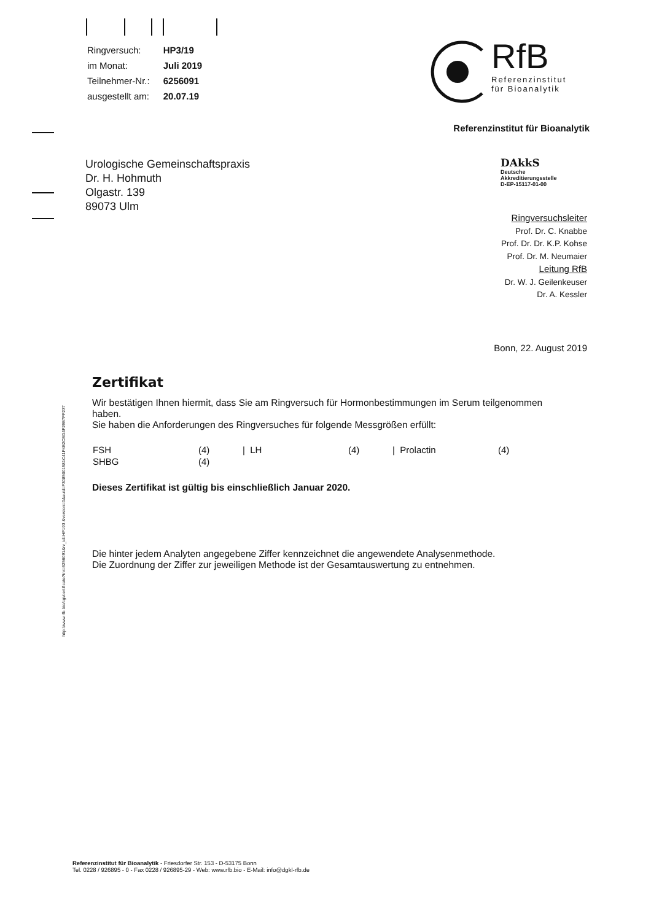| Ringversuch: | HP3/19 |
| im Monat: | Juli 2019 |
| Teilnehmer-Nr.: | 6256091 |
| ausgestellt am: | 20.07.19 |
RfB
Referenzinstitut
für Bioanalytik
Referenzinstitut für Bioanalytik
DAkkS
Deutsche
Akkreditierungsstelle
D-EP-15117-01-00
Urologische Gemeinschaftspraxis
Dr. H. Hohmuth
Olgastr. 139
89073 Ulm
Ringversuchsleiter
Prof. Dr. C. Knabbe
Prof. Dr. Dr. K.P. Kohse
Prof. Dr. M. Neumaier
Leitung RfB
Dr. W. J. Geilenkeuser
Dr. A. Kessler
Bonn, 22. August 2019
http://www.rfb.bio/cgi/certificate?tnr=6256091&rv_id=HP193 &version=0&uuid=F3085001581C41F4B2CBD4F29B7FF237
Zertifikat
Wir bestätigen Ihnen hiermit, dass Sie am Ringversuch für Hormonbestimmungen im Serum teilgenommen haben.
Sie haben die Anforderungen des Ringversuches für folgende Messgrößen erfüllt:
| FSH | (4) | / LH | (4) | / Prolactin | (4) |
| SHBG | (4) | | | | |
Dieses Zertifikat ist gültig bis einschließlich Januar 2020.
Die hinter jedem Analyten angegebene Ziffer kennzeichnet die angewendete Analysenmethode.
Die Zuordnung der Ziffer zur jeweiligen Methode ist der Gesamtauswertung zu entnehmen.
Referenzinstitut für Bioanalytik - Friesdorfer Str. 153 - D-53175 Bonn
Tel. 0228 / 926895 - 0 - Fax 0228 / 926895-29 - Web: www.rfb.bio - E-Mail: info@dgkl-rfb.de